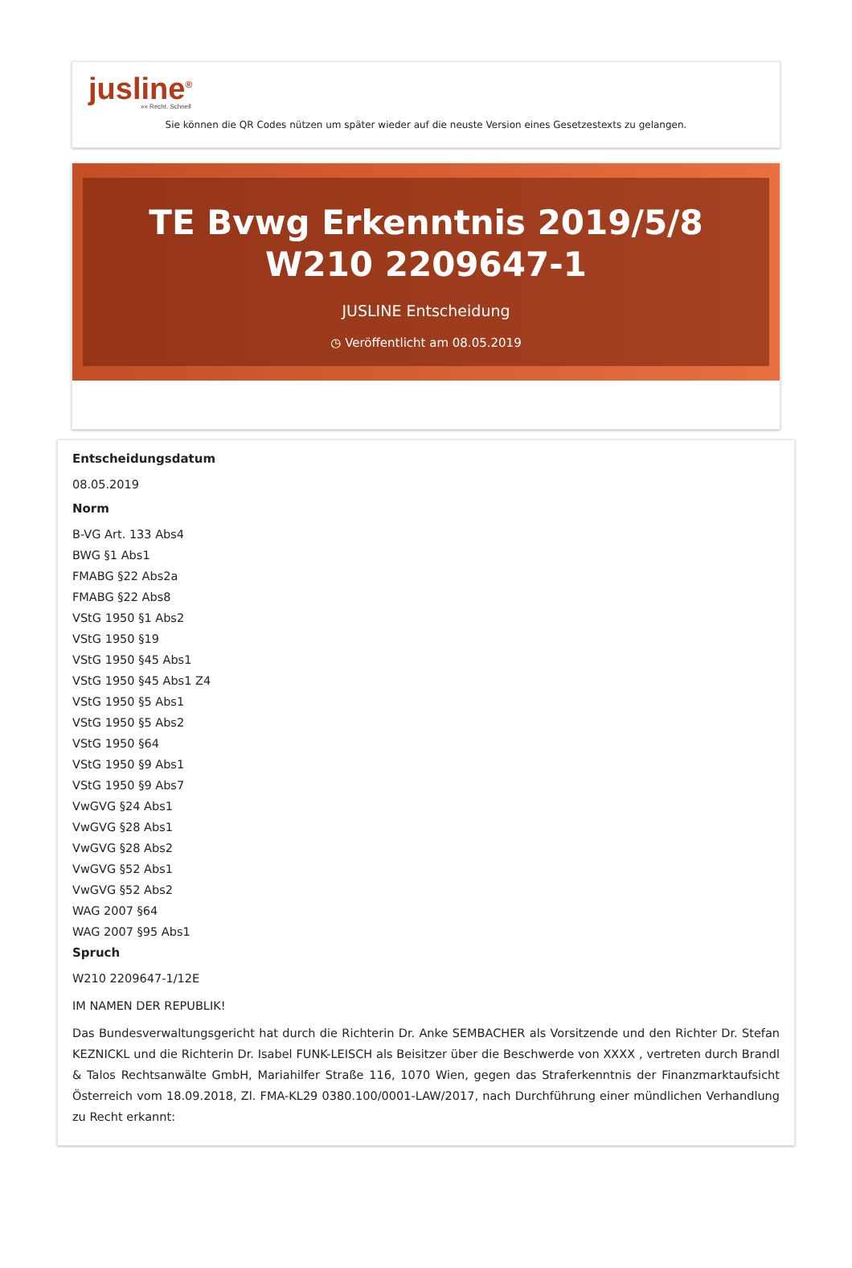jusline<sup>®</sup>
»» Recht. Schnell
Sie können die QR Codes nützen um später wieder auf die neuste Version eines Gesetzestexts zu gelangen.
TE Bvwg Erkenntnis 2019/5/8 W210 2209647-1
JUSLINE Entscheidung
◷ Veröffentlicht am 08.05.2019
Entscheidungsdatum
08.05.2019
Norm
B-VG Art. 133 Abs4
BWG §1 Abs1
FMABG §22 Abs2a
FMABG §22 Abs8
VStG 1950 §1 Abs2
VStG 1950 §19
VStG 1950 §45 Abs1
VStG 1950 §45 Abs1 Z4
VStG 1950 §5 Abs1
VStG 1950 §5 Abs2
VStG 1950 §64
VStG 1950 §9 Abs1
VStG 1950 §9 Abs7
VwGVG §24 Abs1
VwGVG §28 Abs1
VwGVG §28 Abs2
VwGVG §52 Abs1
VwGVG §52 Abs2
WAG 2007 §64
WAG 2007 §95 Abs1
Spruch
W210 2209647-1/12E
IM NAMEN DER REPUBLIK!
Das Bundesverwaltungsgericht hat durch die Richterin Dr. Anke SEMBACHER als Vorsitzende und den Richter Dr. Stefan KEZNICKL und die Richterin Dr. Isabel FUNK-LEISCH als Beisitzer über die Beschwerde von XXXX , vertreten durch Brandl & Talos Rechtsanwälte GmbH, Mariahilfer Straße 116, 1070 Wien, gegen das Straferkenntnis der Finanzmarktaufsicht Österreich vom 18.09.2018, Zl. FMA-KL29 0380.100/0001-LAW/2017, nach Durchführung einer mündlichen Verhandlung zu Recht erkannt: